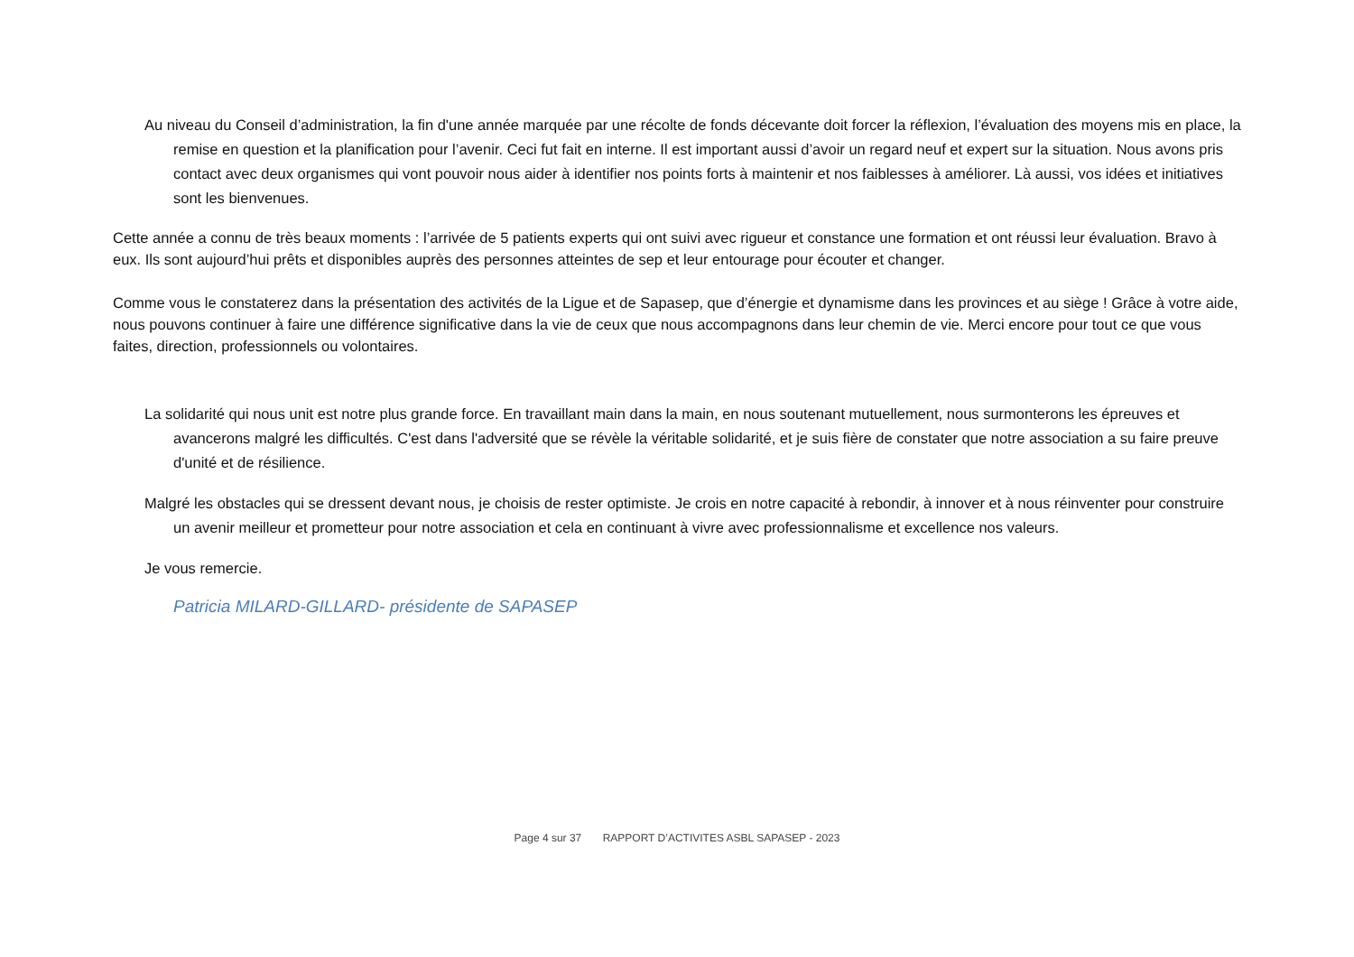Au niveau du Conseil d’administration, la fin d'une année marquée par une récolte de fonds décevante doit forcer la réflexion, l’évaluation des moyens mis en place, la remise en question et la planification pour l’avenir. Ceci fut fait en interne. Il est important aussi d’avoir un regard neuf et expert sur la situation. Nous avons pris contact avec deux organismes qui vont pouvoir nous aider à identifier nos points forts à maintenir et nos faiblesses à améliorer. Là aussi, vos idées et initiatives sont les bienvenues.
Cette année a connu de très beaux moments : l’arrivée de 5 patients experts qui ont suivi avec rigueur et constance une formation et ont réussi leur évaluation. Bravo à eux. Ils sont aujourd’hui prêts et disponibles auprès des personnes atteintes de sep et leur entourage pour écouter et changer.
Comme vous le constaterez dans la présentation des activités de la Ligue et de Sapasep, que d’énergie et dynamisme dans les provinces et au siège ! Grâce à votre aide, nous pouvons continuer à faire une différence significative dans la vie de ceux que nous accompagnons dans leur chemin de vie. Merci encore pour tout ce que vous faites, direction, professionnels ou volontaires.
La solidarité qui nous unit est notre plus grande force. En travaillant main dans la main, en nous soutenant mutuellement, nous surmonterons les épreuves et avancerons malgré les difficultés. C'est dans l'adversité que se révèle la véritable solidarité, et je suis fière de constater que notre association a su faire preuve d'unité et de résilience.
Malgré les obstacles qui se dressent devant nous, je choisis de rester optimiste. Je crois en notre capacité à rebondir, à innover et à nous réinventer pour construire un avenir meilleur et prometteur pour notre association et cela en continuant à vivre avec professionnalisme et excellence nos valeurs.
Je vous remercie.
Patricia MILARD-GILLARD- présidente de SAPASEP
Page 4 sur 37 RAPPORT D’ACTIVITES ASBL SAPASEP - 2023